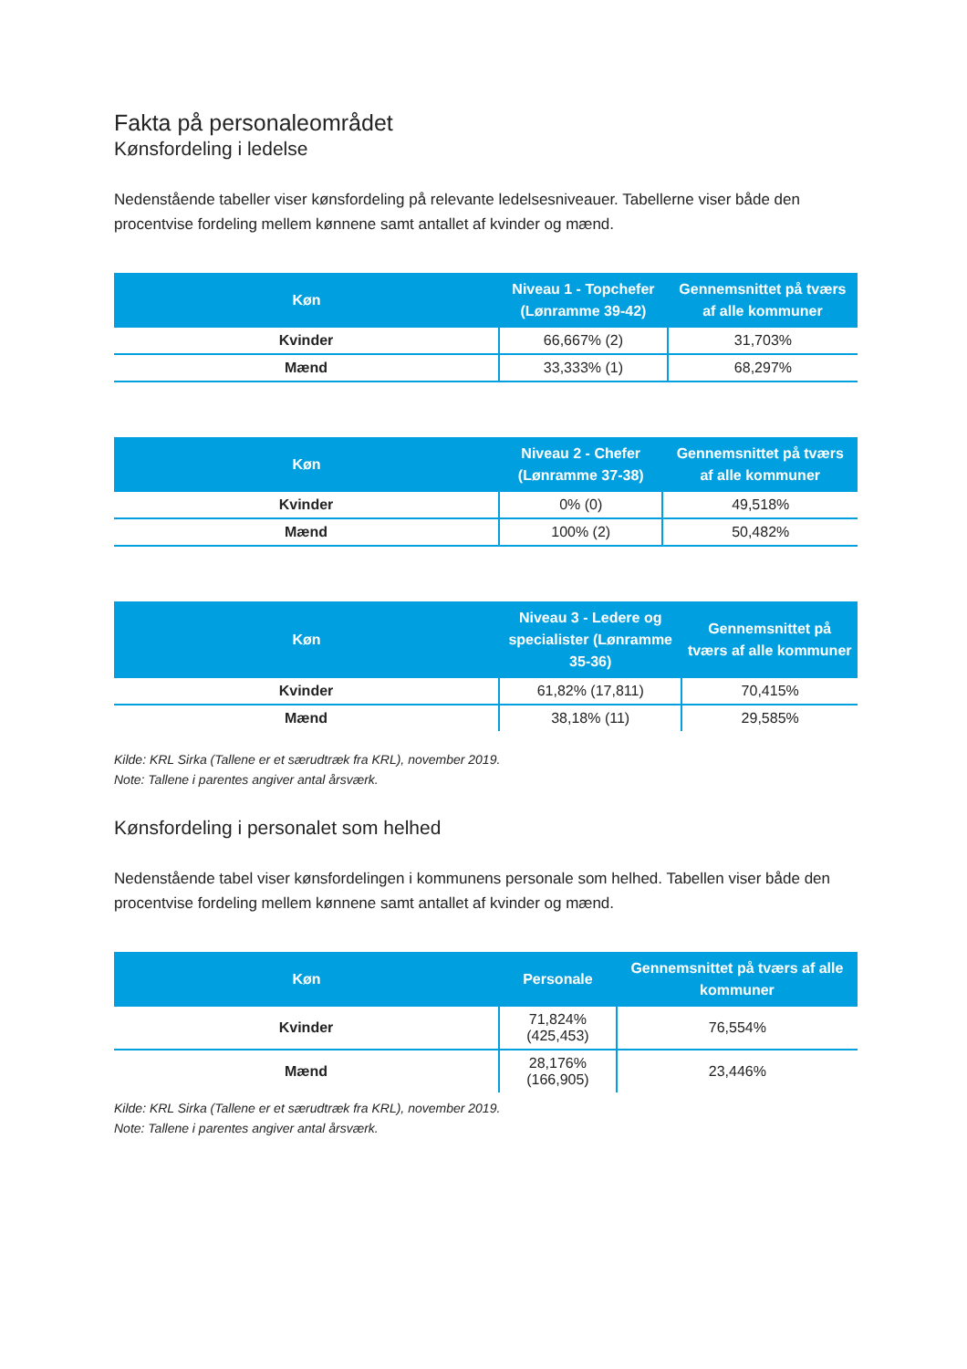Fakta på personaleområdet
Kønsfordeling i ledelse
Nedenstående tabeller viser kønsfordeling på relevante ledelsesniveauer. Tabellerne viser både den procentvise fordeling mellem kønnene samt antallet af kvinder og mænd.
| Køn | Niveau 1 - Topchefer (Lønramme 39-42) | Gennemsnittet på tværs af alle kommuner |
| --- | --- | --- |
| Kvinder | 66,667% (2) | 31,703% |
| Mænd | 33,333% (1) | 68,297% |
| Køn | Niveau 2 - Chefer (Lønramme 37-38) | Gennemsnittet på tværs af alle kommuner |
| --- | --- | --- |
| Kvinder | 0% (0) | 49,518% |
| Mænd | 100% (2) | 50,482% |
| Køn | Niveau 3 - Ledere og specialister (Lønramme 35-36) | Gennemsnittet på tværs af alle kommuner |
| --- | --- | --- |
| Kvinder | 61,82% (17,811) | 70,415% |
| Mænd | 38,18% (11) | 29,585% |
Kilde: KRL Sirka (Tallene er et særudtræk fra KRL), november 2019.
Note: Tallene i parentes angiver antal årsværk.
Kønsfordeling i personalet som helhed
Nedenstående tabel viser kønsfordelingen i kommunens personale som helhed. Tabellen viser både den procentvise fordeling mellem kønnene samt antallet af kvinder og mænd.
| Køn | Personale | Gennemsnittet på tværs af alle kommuner |
| --- | --- | --- |
| Kvinder | 71,824% (425,453) | 76,554% |
| Mænd | 28,176% (166,905) | 23,446% |
Kilde: KRL Sirka (Tallene er et særudtræk fra KRL), november 2019.
Note: Tallene i parentes angiver antal årsværk.